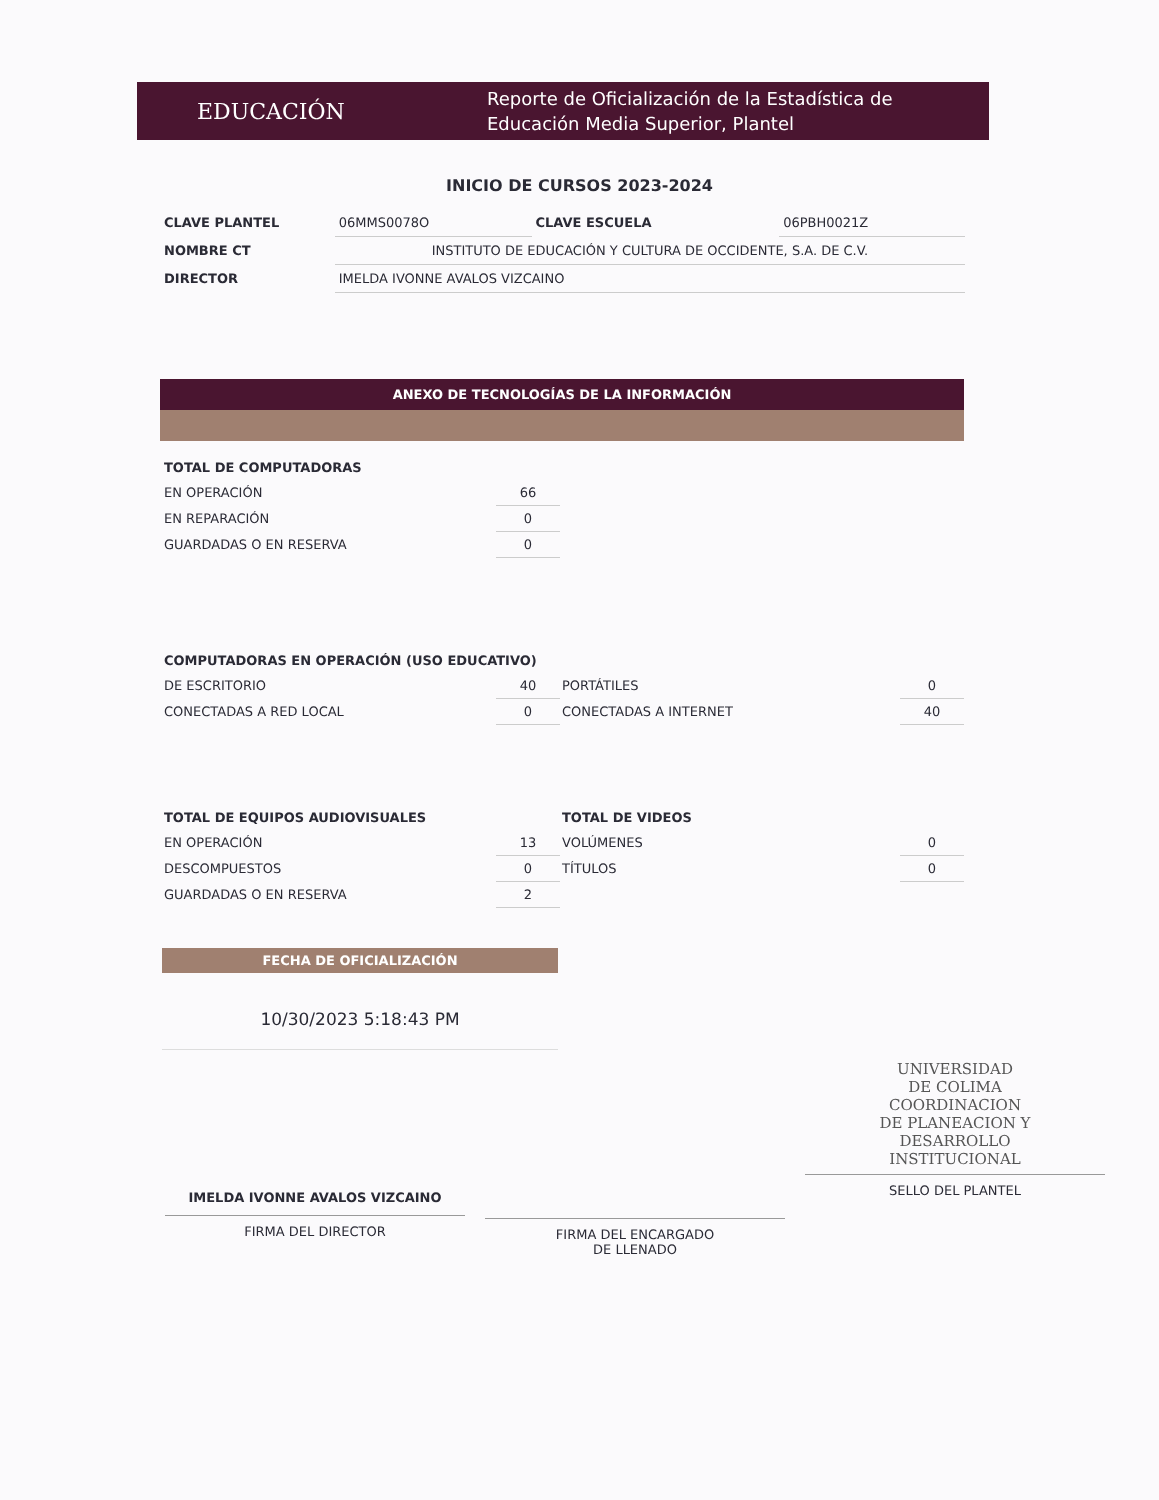EDUCACIÓN
Reporte de Oficialización de la Estadística de
Educación Media Superior, Plantel
INICIO DE CURSOS 2023-2024
| CLAVE PLANTEL | 06MMS0078O | CLAVE ESCUELA | 06PBH0021Z |
| NOMBRE CT | INSTITUTO DE EDUCACIÓN Y CULTURA DE OCCIDENTE, S.A. DE C.V. | | |
| DIRECTOR | IMELDA IVONNE AVALOS VIZCAINO | | |
ANEXO DE TECNOLOGÍAS DE LA INFORMACIÓN
| TOTAL DE COMPUTADORAS | | | |
| EN OPERACIÓN | 66 | | |
| EN REPARACIÓN | 0 | | |
| GUARDADAS O EN RESERVA | 0 | | |
| COMPUTADORAS EN OPERACIÓN (USO EDUCATIVO) | | | |
| DE ESCRITORIO | 40 | PORTÁTILES | 0 |
| CONECTADAS A RED LOCAL | 0 | CONECTADAS A INTERNET | 40 |
| TOTAL DE EQUIPOS AUDIOVISUALES | | TOTAL DE VIDEOS | |
| EN OPERACIÓN | 13 | VOLÚMENES | 0 |
| DESCOMPUESTOS | 0 | TÍTULOS | 0 |
| GUARDADAS O EN RESERVA | 2 | | |
FECHA DE OFICIALIZACIÓN
10/30/2023 5:18:43 PM
IMELDA IVONNE AVALOS VIZCAINO
FIRMA DEL DIRECTOR
FIRMA DEL ENCARGADO
DE LLENADO
UNIVERSIDAD
DE COLIMA
COORDINACION
DE PLANEACION Y
DESARROLLO
INSTITUCIONAL
SELLO DEL PLANTEL